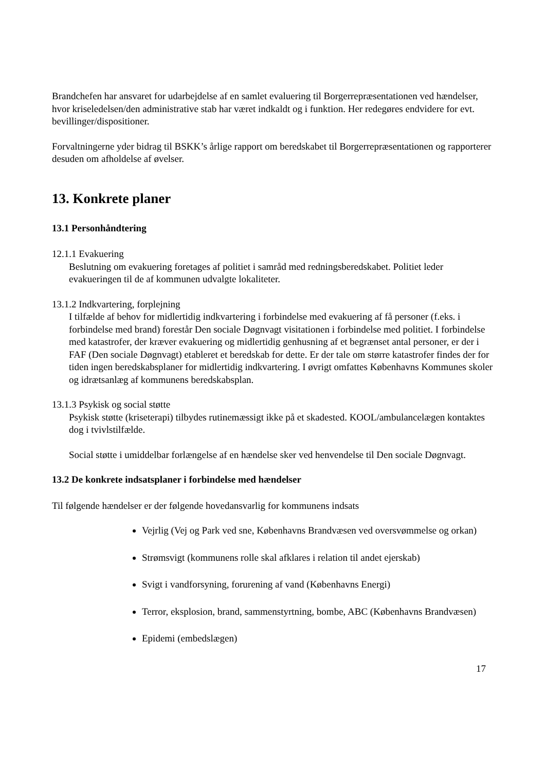Brandchefen har ansvaret for udarbejdelse af en samlet evaluering til Borgerrepræsentationen ved hændelser, hvor kriseledelsen/den administrative stab har været indkaldt og i funktion. Her redegøres endvidere for evt. bevillinger/dispositioner.
Forvaltningerne yder bidrag til BSKK’s årlige rapport om beredskabet til Borgerrepræsentationen og rapporterer desuden om afholdelse af øvelser.
13. Konkrete planer
13.1 Personhåndtering
12.1.1 Evakuering
Beslutning om evakuering foretages af politiet i samråd med redningsberedskabet. Politiet leder evakueringen til de af kommunen udvalgte lokaliteter.
13.1.2 Indkvartering, forplejning
I tilfælde af behov for midlertidig indkvartering i forbindelse med evakuering af få personer (f.eks. i forbindelse med brand) forestår Den sociale Døgnvagt visitationen i forbindelse med politiet. I forbindelse med katastrofer, der kræver evakuering og midlertidig genhusning af et begrænset antal personer, er der i FAF (Den sociale Døgnvagt) etableret et beredskab for dette. Er der tale om større katastrofer findes der for tiden ingen beredskabsplaner for midlertidig indkvartering. I øvrigt omfattes Københavns Kommunes skoler og idrætsanlæg af kommunens beredskabsplan.
13.1.3 Psykisk og social støtte
Psykisk støtte (kriseterapi) tilbydes rutinemæssigt ikke på et skadested. KOOL/ambulancelægen kontaktes dog i tvivlstilfælde.
Social støtte i umiddelbar forlængelse af en hændelse sker ved henvendelse til Den sociale Døgnvagt.
13.2 De konkrete indsatsplaner i forbindelse med hændelser
Til følgende hændelser er der følgende hovedansvarlig for kommunens indsats
Vejrlig (Vej og Park ved sne, Københavns Brandvæsen ved oversvømmelse og orkan)
Strømsvigt (kommunens rolle skal afklares i relation til andet ejerskab)
Svigt i vandforsyning, forurening af vand (Københavns Energi)
Terror, eksplosion, brand, sammenstyrtning, bombe, ABC (Københavns Brandvæsen)
Epidemi (embedslægen)
17